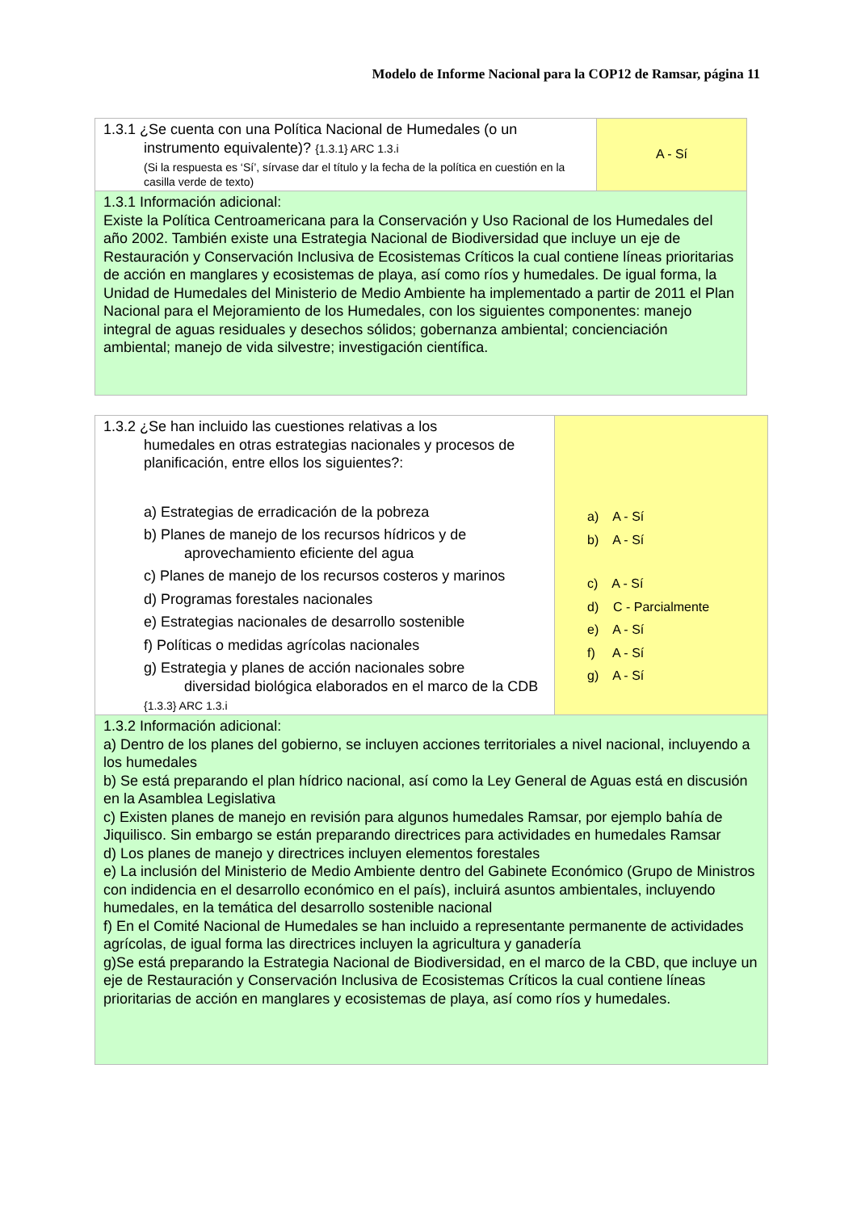Modelo de Informe Nacional para la COP12 de Ramsar, página 11
| 1.3.1 ¿Se cuenta con una Política Nacional de Humedales (o un instrumento equivalente)? {1.3.1} ARC 1.3.i (Si la respuesta es ‘Sí’, sírvase dar el título y la fecha de la política en cuestión en la casilla verde de texto) | A - Sí |
| 1.3.1 Información adicional: Existe la Política Centroamericana para la Conservación y Uso Racional de los Humedales del año 2002. También existe una Estrategia Nacional de Biodiversidad que incluye un eje de Restauración y Conservación Inclusiva de Ecosistemas Críticos la cual contiene líneas prioritarias de acción en manglares y ecosistemas de playa, así como ríos y humedales. De igual forma, la Unidad de Humedales del Ministerio de Medio Ambiente ha implementado a partir de 2011 el Plan Nacional para el Mejoramiento de los Humedales, con los siguientes componentes: manejo integral de aguas residuales y desechos sólidos; gobernanza ambiental; concienciación ambiental; manejo de vida silvestre; investigación científica. | |
| 1.3.2 ¿Se han incluido las cuestiones relativas a los humedales en otras estrategias nacionales y procesos de planificación, entre ellos los siguientes?: a) Estrategias de erradicación de la pobreza b) Planes de manejo de los recursos hídricos y de aprovechamiento eficiente del agua c) Planes de manejo de los recursos costeros y marinos d) Programas forestales nacionales e) Estrategias nacionales de desarrollo sostenible f) Políticas o medidas agrícolas nacionales g) Estrategia y planes de acción nacionales sobre diversidad biológica elaborados en el marco de la CDB {1.3.3} ARC 1.3.i | a) A - Sí b) A - Sí c) A - Sí d) C - Parcialmente e) A - Sí f) A - Sí g) A - Sí |
| 1.3.2 Información adicional: a) Dentro de los planes del gobierno, se incluyen acciones territoriales a nivel nacional, incluyendo a los humedales b) Se está preparando el plan hídrico nacional, así como la Ley General de Aguas está en discusión en la Asamblea Legislativa c) Existen planes de manejo en revisión para algunos humedales Ramsar, por ejemplo bahía de Jiquilisco. Sin embargo se están preparando directrices para actividades en humedales Ramsar d) Los planes de manejo y directrices incluyen elementos forestales e) La inclusión del Ministerio de Medio Ambiente dentro del Gabinete Económico (Grupo de Ministros con indidencia en el desarrollo económico en el país), incluirá asuntos ambientales, incluyendo humedales, en la temática del desarrollo sostenible nacional f) En el Comité Nacional de Humedales se han incluido a representante permanente de actividades agrícolas, de igual forma las directrices incluyen la agricultura y ganadería g)Se está preparando la Estrategia Nacional de Biodiversidad, en el marco de la CBD, que incluye un eje de Restauración y Conservación Inclusiva de Ecosistemas Críticos la cual contiene líneas prioritarias de acción en manglares y ecosistemas de playa, así como ríos y humedales. | |